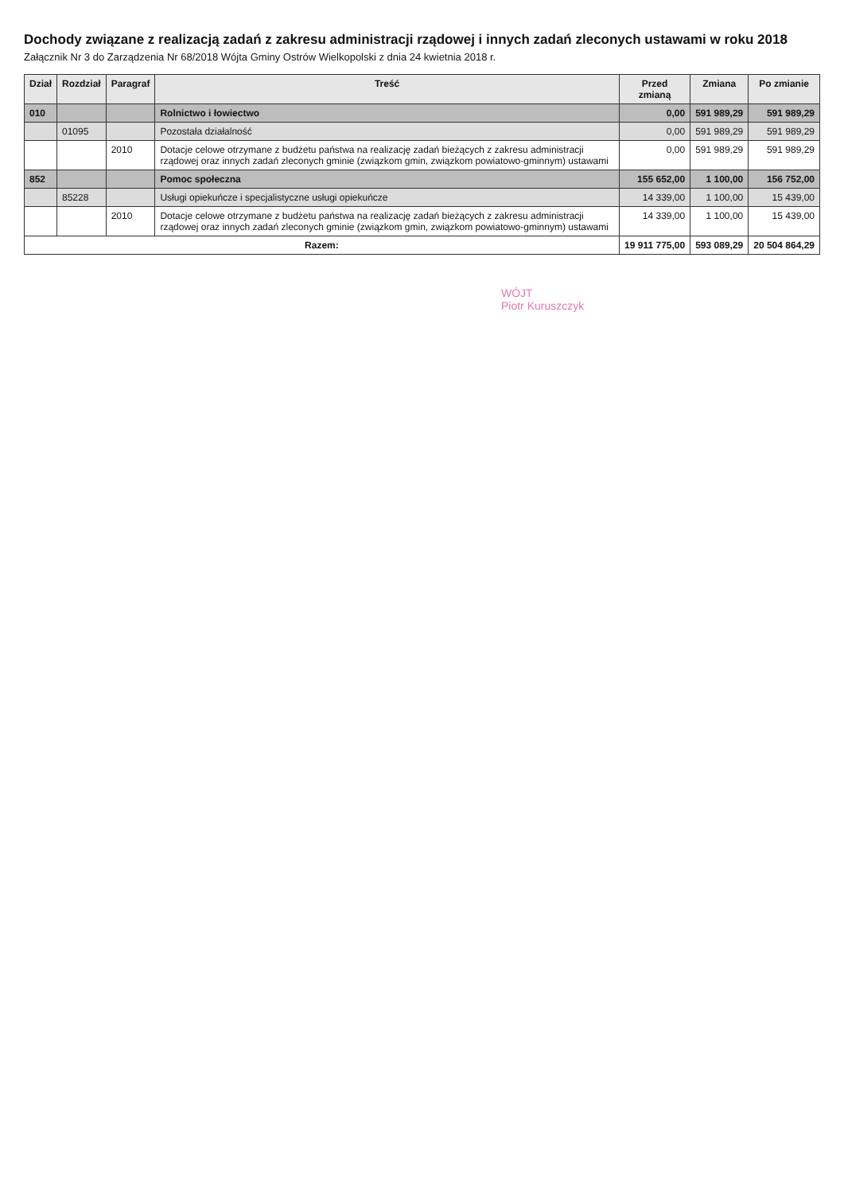Dochody związane z realizacją zadań z zakresu administracji rządowej i innych zadań zleconych ustawami w roku 2018
Załącznik Nr 3 do Zarządzenia Nr 68/2018 Wójta Gminy Ostrów Wielkopolski z dnia 24 kwietnia 2018 r.
| Dział | Rozdział | Paragraf | Treść | Przed zmianą | Zmiana | Po zmianie |
| --- | --- | --- | --- | --- | --- | --- |
| 010 | | | Rolnictwo i łowiectwo | 0,00 | 591 989,29 | 591 989,29 |
| | 01095 | | Pozostała działalność | 0,00 | 591 989,29 | 591 989,29 |
| | | 2010 | Dotacje celowe otrzymane z budżetu państwa na realizację zadań bieżących z zakresu administracji rządowej oraz innych zadań zleconych gminie (związkom gmin, związkom powiatowo-gminnym) ustawami | 0,00 | 591 989,29 | 591 989,29 |
| 852 | | | Pomoc społeczna | 155 652,00 | 1 100,00 | 156 752,00 |
| | 85228 | | Usługi opiekuńcze i specjalistyczne usługi opiekuńcze | 14 339,00 | 1 100,00 | 15 439,00 |
| | | 2010 | Dotacje celowe otrzymane z budżetu państwa na realizację zadań bieżących z zakresu administracji rządowej oraz innych zadań zleconych gminie (związkom gmin, związkom powiatowo-gminnym) ustawami | 14 339,00 | 1 100,00 | 15 439,00 |
| Razem: | | | | 19 911 775,00 | 593 089,29 | 20 504 864,29 |
WÓJT
Piotr Kuruszczyk